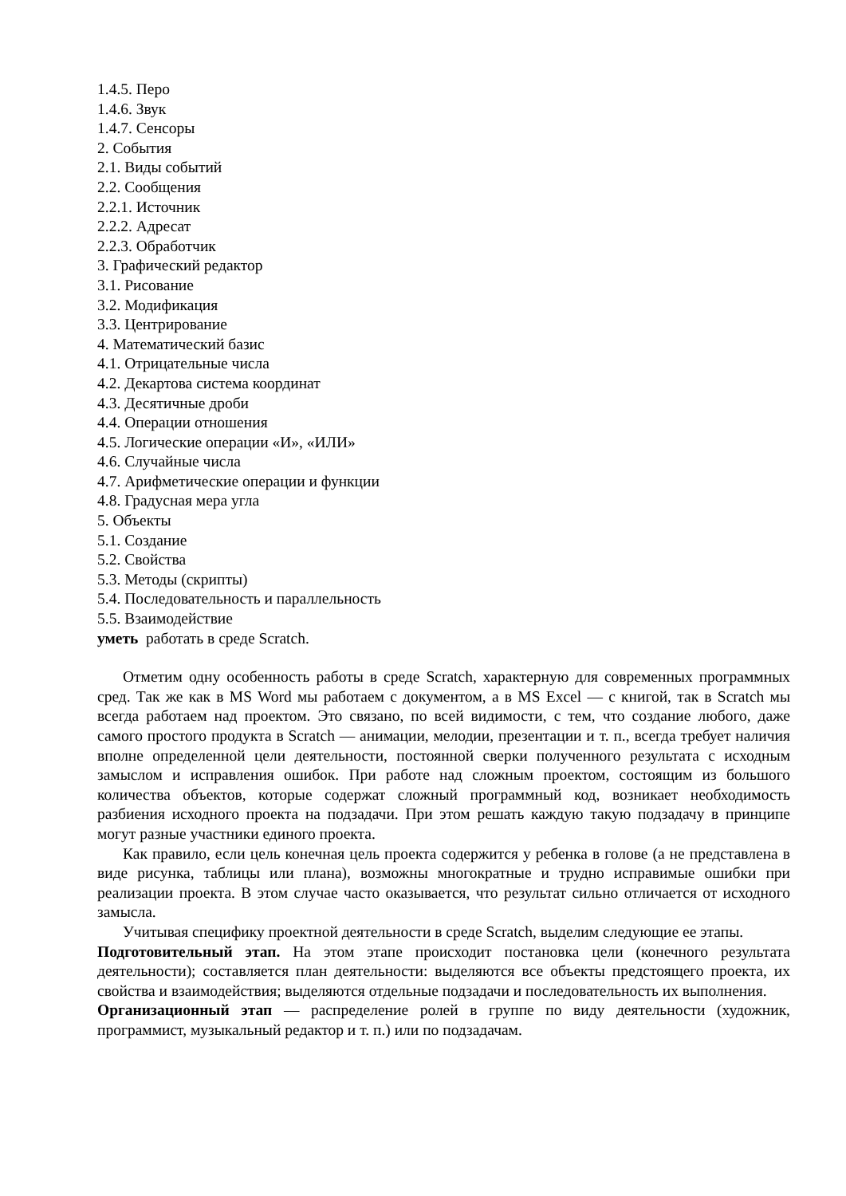1.4.5. Перо
1.4.6. Звук
1.4.7. Сенсоры
2. События
2.1. Виды событий
2.2. Сообщения
2.2.1. Источник
2.2.2. Адресат
2.2.3. Обработчик
3. Графический редактор
3.1. Рисование
3.2. Модификация
3.3. Центрирование
4. Математический базис
4.1. Отрицательные числа
4.2. Декартова система координат
4.3. Десятичные дроби
4.4. Операции отношения
4.5. Логические операции «И», «ИЛИ»
4.6. Случайные числа
4.7. Арифметические операции и функции
4.8. Градусная мера угла
5. Объекты
5.1. Создание
5.2. Свойства
5.3. Методы (скрипты)
5.4. Последовательность и параллельность
5.5. Взаимодействие
уметь работать в среде Scratch.
Отметим одну особенность работы в среде Scratch, характерную для современных программных сред. Так же как в MS Word мы работаем с документом, а в MS Excel — с книгой, так в Scratch мы всегда работаем над проектом. Это связано, по всей видимости, с тем, что создание любого, даже самого простого продукта в Scratch — анимации, мелодии, презентации и т. п., всегда требует наличия вполне определенной цели деятельности, постоянной сверки полученного результата с исходным замыслом и исправления ошибок. При работе над сложным проектом, состоящим из большого количества объектов, которые содержат сложный программный код, возникает необходимость разбиения исходного проекта на подзадачи. При этом решать каждую такую подзадачу в принципе могут разные участники единого проекта.
Как правило, если цель конечная цель проекта содержится у ребенка в голове (а не представлена в виде рисунка, таблицы или плана), возможны многократные и трудно исправимые ошибки при реализации проекта. В этом случае часто оказывается, что результат сильно отличается от исходного замысла.
Учитывая специфику проектной деятельности в среде Scratch, выделим следующие ее этапы.
Подготовительный этап. На этом этапе происходит постановка цели (конечного результата деятельности); составляется план деятельности: выделяются все объекты предстоящего проекта, их свойства и взаимодействия; выделяются отдельные подзадачи и последовательность их выполнения.
Организационный этап — распределение ролей в группе по виду деятельности (художник, программист, музыкальный редактор и т. п.) или по подзадачам.